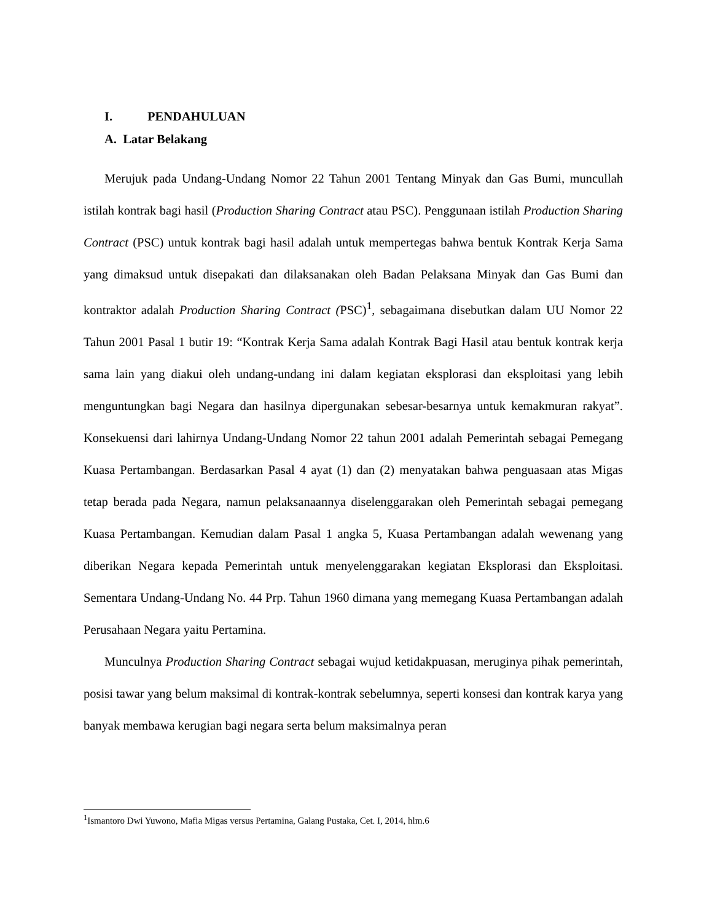I. PENDAHULUAN
A. Latar Belakang
Merujuk pada Undang-Undang Nomor 22 Tahun 2001 Tentang Minyak dan Gas Bumi, muncullah istilah kontrak bagi hasil (Production Sharing Contract atau PSC). Penggunaan istilah Production Sharing Contract (PSC) untuk kontrak bagi hasil adalah untuk mempertegas bahwa bentuk Kontrak Kerja Sama yang dimaksud untuk disepakati dan dilaksanakan oleh Badan Pelaksana Minyak dan Gas Bumi dan kontraktor adalah Production Sharing Contract (PSC)<sup>1</sup>, sebagaimana disebutkan dalam UU Nomor 22 Tahun 2001 Pasal 1 butir 19: “Kontrak Kerja Sama adalah Kontrak Bagi Hasil atau bentuk kontrak kerja sama lain yang diakui oleh undang-undang ini dalam kegiatan eksplorasi dan eksploitasi yang lebih menguntungkan bagi Negara dan hasilnya dipergunakan sebesar-besarnya untuk kemakmuran rakyat”. Konsekuensi dari lahirnya Undang-Undang Nomor 22 tahun 2001 adalah Pemerintah sebagai Pemegang Kuasa Pertambangan. Berdasarkan Pasal 4 ayat (1) dan (2) menyatakan bahwa penguasaan atas Migas tetap berada pada Negara, namun pelaksanaannya diselenggarakan oleh Pemerintah sebagai pemegang Kuasa Pertambangan. Kemudian dalam Pasal 1 angka 5, Kuasa Pertambangan adalah wewenang yang diberikan Negara kepada Pemerintah untuk menyelenggarakan kegiatan Eksplorasi dan Eksploitasi. Sementara Undang-Undang No. 44 Prp. Tahun 1960 dimana yang memegang Kuasa Pertambangan adalah Perusahaan Negara yaitu Pertamina.
Munculnya Production Sharing Contract sebagai wujud ketidakpuasan, meruginya pihak pemerintah, posisi tawar yang belum maksimal di kontrak-kontrak sebelumnya, seperti konsesi dan kontrak karya yang banyak membawa kerugian bagi negara serta belum maksimalnya peran
<sup>1</sup> Ismantoro Dwi Yuwono, Mafia Migas versus Pertamina, Galang Pustaka, Cet. I, 2014, hlm.6